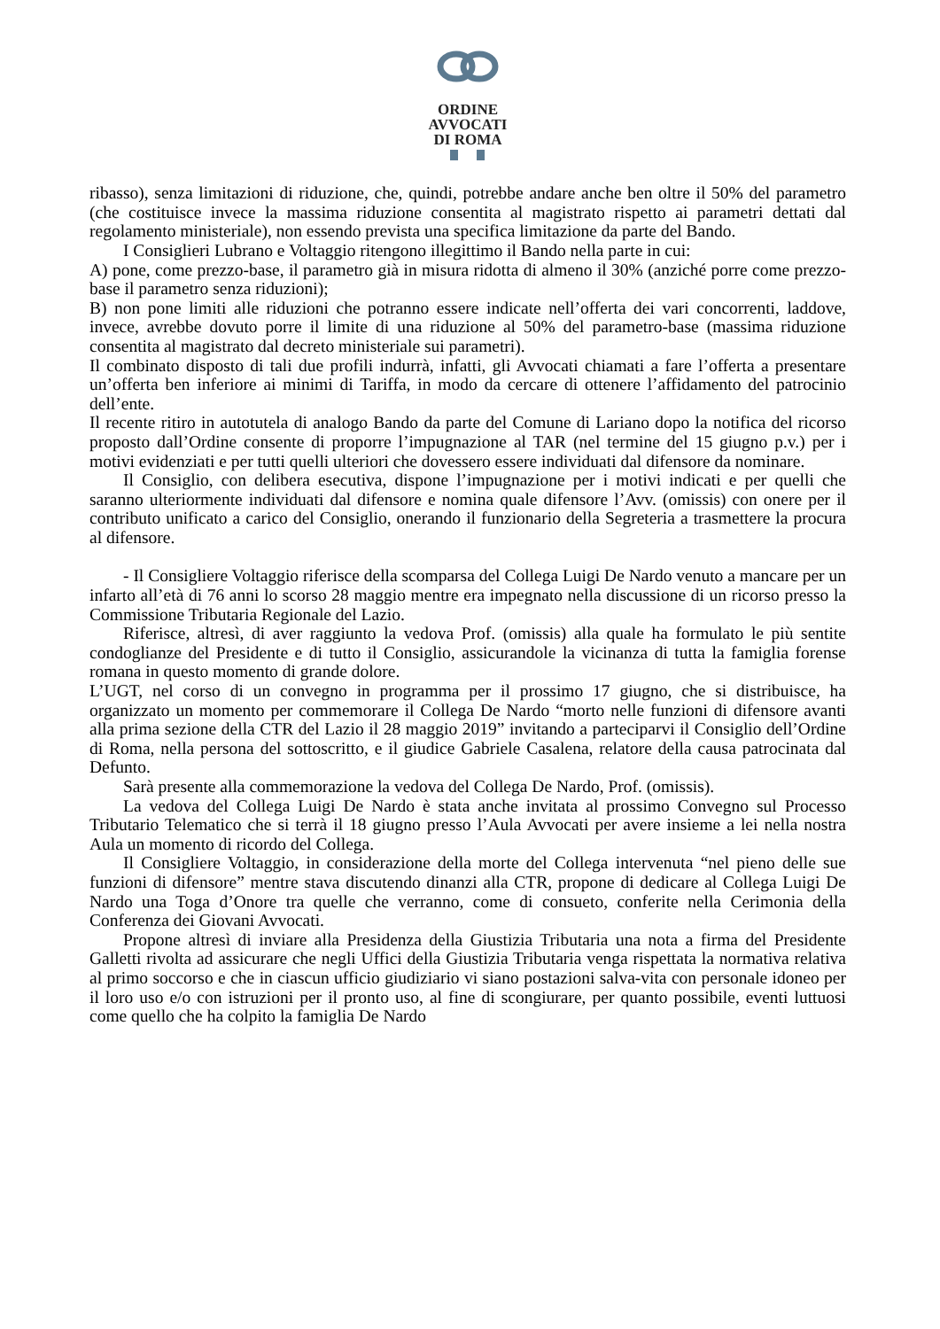ORDINE
AVVOCATI
DI ROMA
ribasso), senza limitazioni di riduzione, che, quindi, potrebbe andare anche ben oltre il 50% del parametro (che costituisce invece la massima riduzione consentita al magistrato rispetto ai parametri dettati dal regolamento ministeriale), non essendo prevista una specifica limitazione da parte del Bando.
I Consiglieri Lubrano e Voltaggio ritengono illegittimo il Bando nella parte in cui:
A) pone, come prezzo-base, il parametro già in misura ridotta di almeno il 30% (anziché porre come prezzo-base il parametro senza riduzioni);
B) non pone limiti alle riduzioni che potranno essere indicate nell’offerta dei vari concorrenti, laddove, invece, avrebbe dovuto porre il limite di una riduzione al 50% del parametro-base (massima riduzione consentita al magistrato dal decreto ministeriale sui parametri).
Il combinato disposto di tali due profili indurrà, infatti, gli Avvocati chiamati a fare l’offerta a presentare un’offerta ben inferiore ai minimi di Tariffa, in modo da cercare di ottenere l’affidamento del patrocinio dell’ente.
Il recente ritiro in autotutela di analogo Bando da parte del Comune di Lariano dopo la notifica del ricorso proposto dall’Ordine consente di proporre l’impugnazione al TAR (nel termine del 15 giugno p.v.) per i motivi evidenziati e per tutti quelli ulteriori che dovessero essere individuati dal difensore da nominare.
Il Consiglio, con delibera esecutiva, dispone l’impugnazione per i motivi indicati e per quelli che saranno ulteriormente individuati dal difensore e nomina quale difensore l’Avv. (omissis) con onere per il contributo unificato a carico del Consiglio, onerando il funzionario della Segreteria a trasmettere la procura al difensore.
- Il Consigliere Voltaggio riferisce della scomparsa del Collega Luigi De Nardo venuto a mancare per un infarto all’età di 76 anni lo scorso 28 maggio mentre era impegnato nella discussione di un ricorso presso la Commissione Tributaria Regionale del Lazio.
Riferisce, altresì, di aver raggiunto la vedova Prof. (omissis) alla quale ha formulato le più sentite condoglianze del Presidente e di tutto il Consiglio, assicurandole la vicinanza di tutta la famiglia forense romana in questo momento di grande dolore.
L’UGT, nel corso di un convegno in programma per il prossimo 17 giugno, che si distribuisce, ha organizzato un momento per commemorare il Collega De Nardo “morto nelle funzioni di difensore avanti alla prima sezione della CTR del Lazio il 28 maggio 2019” invitando a parteciparvi il Consiglio dell’Ordine di Roma, nella persona del sottoscritto, e il giudice Gabriele Casalena, relatore della causa patrocinata dal Defunto.
Sarà presente alla commemorazione la vedova del Collega De Nardo, Prof. (omissis).
La vedova del Collega Luigi De Nardo è stata anche invitata al prossimo Convegno sul Processo Tributario Telematico che si terrà il 18 giugno presso l’Aula Avvocati per avere insieme a lei nella nostra Aula un momento di ricordo del Collega.
Il Consigliere Voltaggio, in considerazione della morte del Collega intervenuta “nel pieno delle sue funzioni di difensore” mentre stava discutendo dinanzi alla CTR, propone di dedicare al Collega Luigi De Nardo una Toga d’Onore tra quelle che verranno, come di consueto, conferite nella Cerimonia della Conferenza dei Giovani Avvocati.
Propone altresì di inviare alla Presidenza della Giustizia Tributaria una nota a firma del Presidente Galletti rivolta ad assicurare che negli Uffici della Giustizia Tributaria venga rispettata la normativa relativa al primo soccorso e che in ciascun ufficio giudiziario vi siano postazioni salva-vita con personale idoneo per il loro uso e/o con istruzioni per il pronto uso, al fine di scongiurare, per quanto possibile, eventi luttuosi come quello che ha colpito la famiglia De Nardo